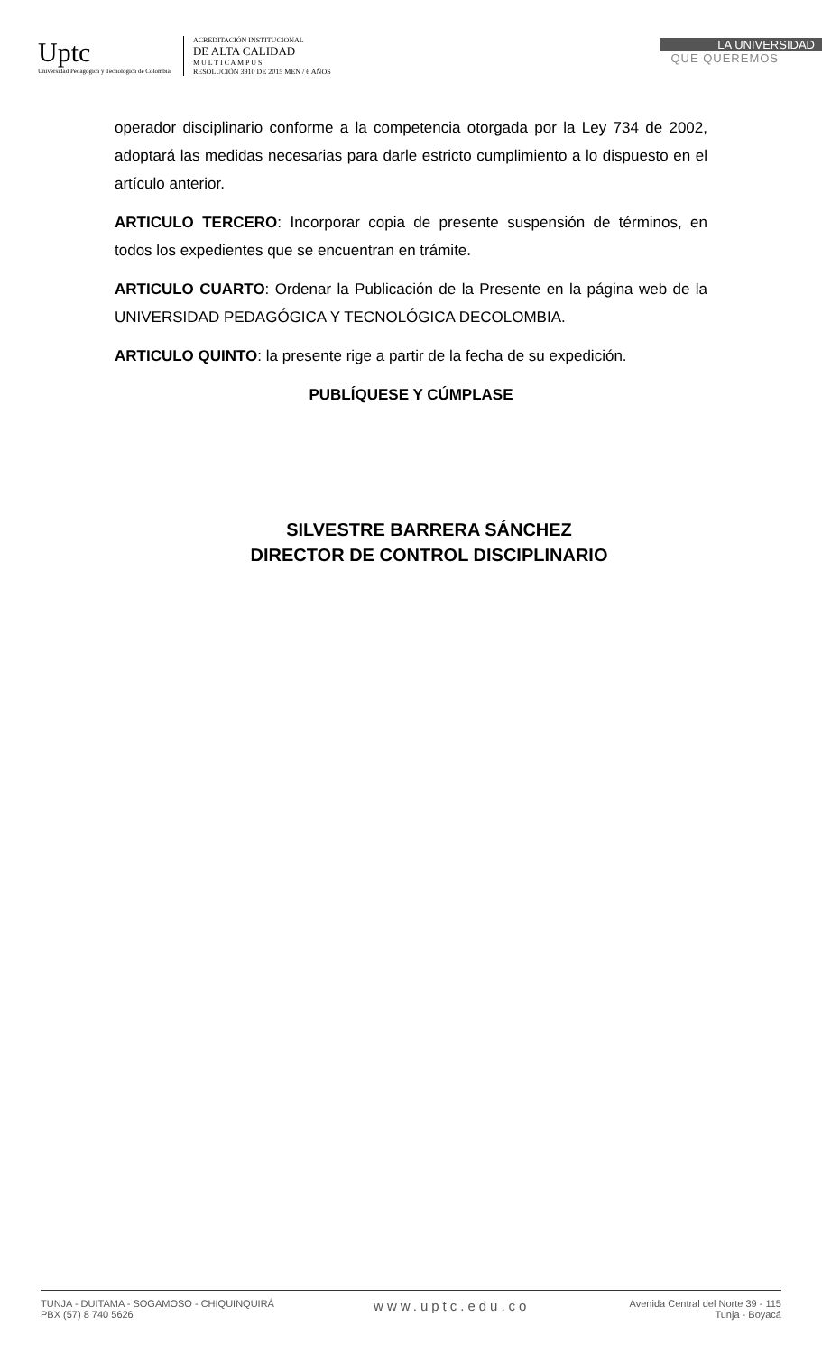Uptc
Universidad Pedagógica y Tecnológica de Colombia
ACREDITACIÓN INSTITUCIONAL
DE ALTA CALIDAD
M U L T I C A M P U S
RESOLUCIÓN 3910 DE 2015 MEN / 6 AÑOS
LA UNIVERSIDAD
QUE QUEREMOS
operador disciplinario conforme a la competencia otorgada por la Ley 734 de 2002, adoptará las medidas necesarias para darle estricto cumplimiento a lo dispuesto en el artículo anterior.
ARTICULO TERCERO: Incorporar copia de presente suspensión de términos, en todos los expedientes que se encuentran en trámite.
ARTICULO CUARTO: Ordenar la Publicación de la Presente en la página web de la UNIVERSIDAD PEDAGÓGICA Y TECNOLÓGICA DECOLOMBIA.
ARTICULO QUINTO: la presente rige a partir de la fecha de su expedición.
PUBLÍQUESE Y CÚMPLASE
SILVESTRE BARRERA SÁNCHEZ
DIRECTOR DE CONTROL DISCIPLINARIO
TUNJA - DUITAMA - SOGAMOSO - CHIQUINQUIRÁ
PBX (57) 8 740 5626
www.uptc.edu.co
Avenida Central del Norte 39 - 115
Tunja - Boyacá